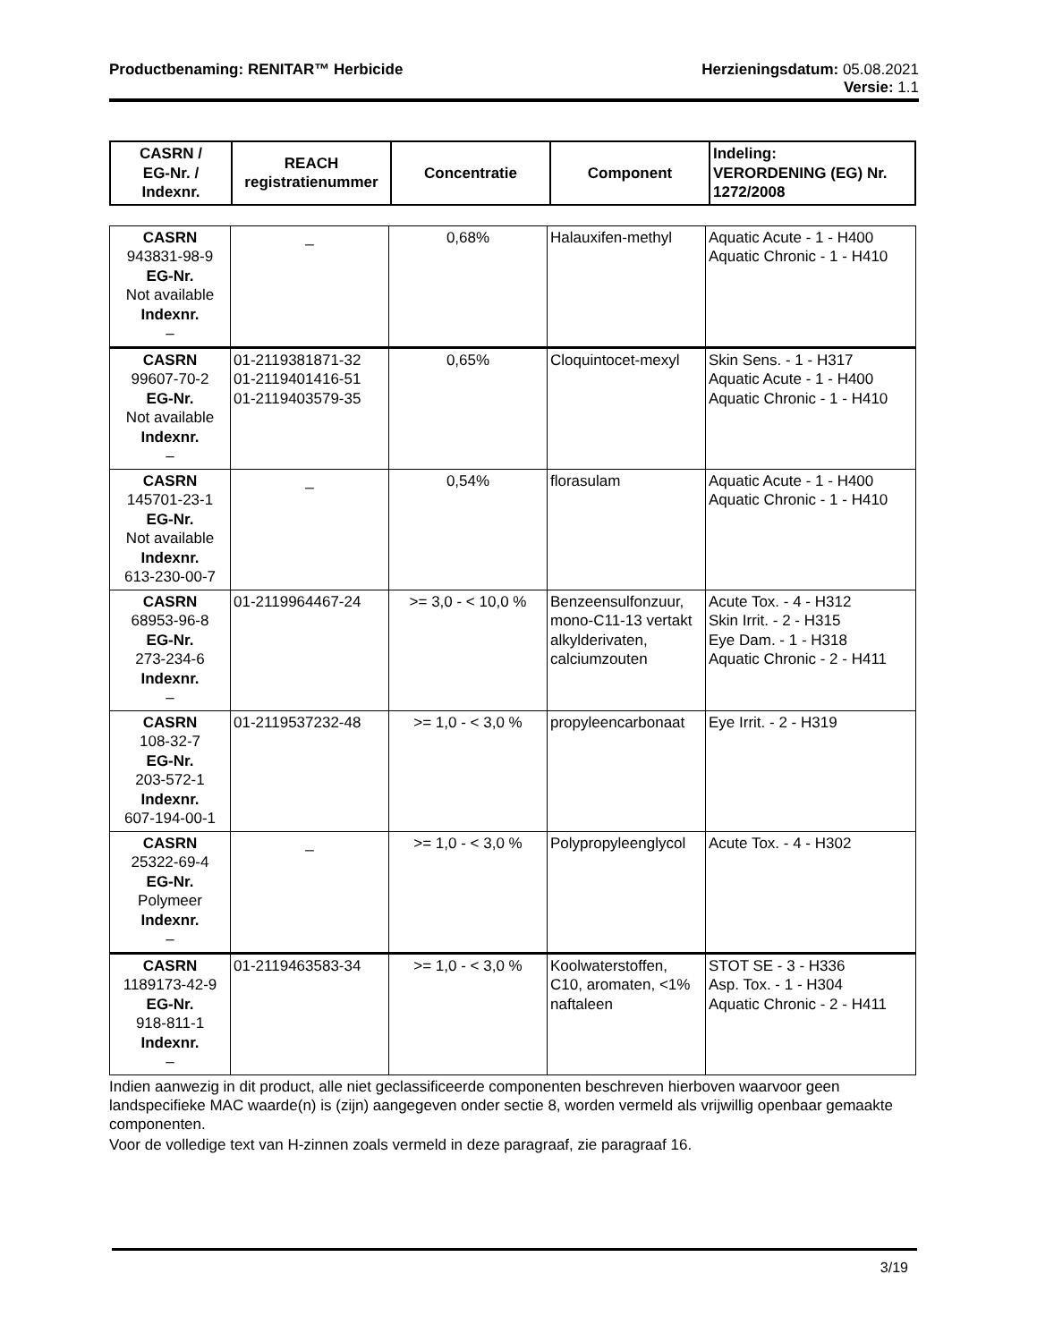Productbenaming: RENITAR™ Herbicide Herzieningsdatum: 05.08.2021
Versie: 1.1
| CASRN / EG-Nr. / Indexnr. | REACH registratienummer | Concentratie | Component | Indeling: VERORDENING (EG) Nr. 1272/2008 |
| --- | --- | --- | --- | --- |
| CASRN 943831-98-9 EG-Nr. Not available Indexnr. – | _ | 0,68% | Halauxifen-methyl | Aquatic Acute - 1 - H400 Aquatic Chronic - 1 - H410 |
| CASRN 99607-70-2 EG-Nr. Not available Indexnr. – | 01-2119381871-32 01-2119401416-51 01-2119403579-35 | 0,65% | Cloquintocet-mexyl | Skin Sens. - 1 - H317 Aquatic Acute - 1 - H400 Aquatic Chronic - 1 - H410 |
| CASRN 145701-23-1 EG-Nr. Not available Indexnr. 613-230-00-7 | _ | 0,54% | florasulam | Aquatic Acute - 1 - H400 Aquatic Chronic - 1 - H410 |
| CASRN 68953-96-8 EG-Nr. 273-234-6 Indexnr. – | 01-2119964467-24 | >= 3,0 - < 10,0 % | Benzeensulfonzuur, mono-C11-13 vertakt alkylderivaten, calciumzouten | Acute Tox. - 4 - H312 Skin Irrit. - 2 - H315 Eye Dam. - 1 - H318 Aquatic Chronic - 2 - H411 |
| CASRN 108-32-7 EG-Nr. 203-572-1 Indexnr. 607-194-00-1 | 01-2119537232-48 | >= 1,0 - < 3,0 % | propyleencarbonaat | Eye Irrit. - 2 - H319 |
| CASRN 25322-69-4 EG-Nr. Polymeer Indexnr. – | _ | >= 1,0 - < 3,0 % | Polypropyleenglycol | Acute Tox. - 4 - H302 |
| CASRN 1189173-42-9 EG-Nr. 918-811-1 Indexnr. – | 01-2119463583-34 | >= 1,0 - < 3,0 % | Koolwaterstoffen, C10, aromaten, <1% naftaleen | STOT SE - 3 - H336 Asp. Tox. - 1 - H304 Aquatic Chronic - 2 - H411 |
Indien aanwezig in dit product, alle niet geclassificeerde componenten beschreven hierboven waarvoor geen landspecifieke MAC waarde(n) is (zijn) aangegeven onder sectie 8, worden vermeld als vrijwillig openbaar gemaakte componenten.
Voor de volledige text van H-zinnen zoals vermeld in deze paragraaf, zie paragraaf 16.
3/19